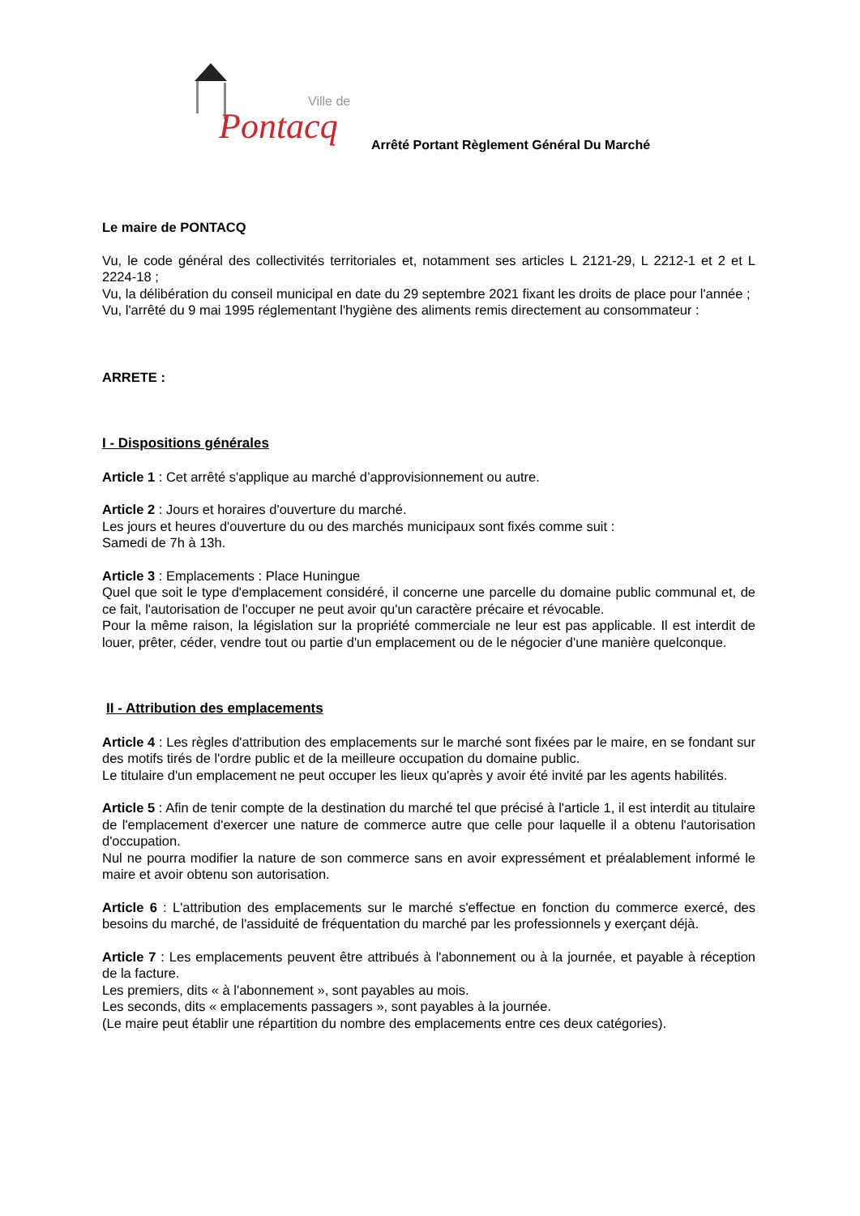Ville de
Pontacq
Arrêté Portant Règlement Général Du Marché
Le maire de PONTACQ
Vu, le code général des collectivités territoriales et, notamment ses articles L 2121-29, L 2212-1 et 2 et L 2224-18 ;
Vu, la délibération du conseil municipal en date du 29 septembre 2021 fixant les droits de place pour l'année ;
Vu, l'arrêté du 9 mai 1995 réglementant l'hygiène des aliments remis directement au consommateur :
ARRETE :
I - Dispositions générales
Article 1 : Cet arrêté s'applique au marché d’approvisionnement ou autre.
Article 2 : Jours et horaires d'ouverture du marché.
Les jours et heures d'ouverture du ou des marchés municipaux sont fixés comme suit :
Samedi de 7h à 13h.
Article 3 : Emplacements : Place Huningue
Quel que soit le type d'emplacement considéré, il concerne une parcelle du domaine public communal et, de ce fait, l'autorisation de l'occuper ne peut avoir qu'un caractère précaire et révocable.
Pour la même raison, la législation sur la propriété commerciale ne leur est pas applicable. Il est interdit de louer, prêter, céder, vendre tout ou partie d'un emplacement ou de le négocier d'une manière quelconque.
II - Attribution des emplacements
Article 4 : Les règles d'attribution des emplacements sur le marché sont fixées par le maire, en se fondant sur des motifs tirés de l'ordre public et de la meilleure occupation du domaine public.
Le titulaire d'un emplacement ne peut occuper les lieux qu'après y avoir été invité par les agents habilités.
Article 5 : Afin de tenir compte de la destination du marché tel que précisé à l'article 1, il est interdit au titulaire de l'emplacement d'exercer une nature de commerce autre que celle pour laquelle il a obtenu l'autorisation d'occupation.
Nul ne pourra modifier la nature de son commerce sans en avoir expressément et préalablement informé le maire et avoir obtenu son autorisation.
Article 6 : L'attribution des emplacements sur le marché s'effectue en fonction du commerce exercé, des besoins du marché, de l'assiduité de fréquentation du marché par les professionnels y exerçant déjà.
Article 7 : Les emplacements peuvent être attribués à l'abonnement ou à la journée, et payable à réception de la facture.
Les premiers, dits « à l'abonnement », sont payables au mois.
Les seconds, dits « emplacements passagers », sont payables à la journée.
(Le maire peut établir une répartition du nombre des emplacements entre ces deux catégories).